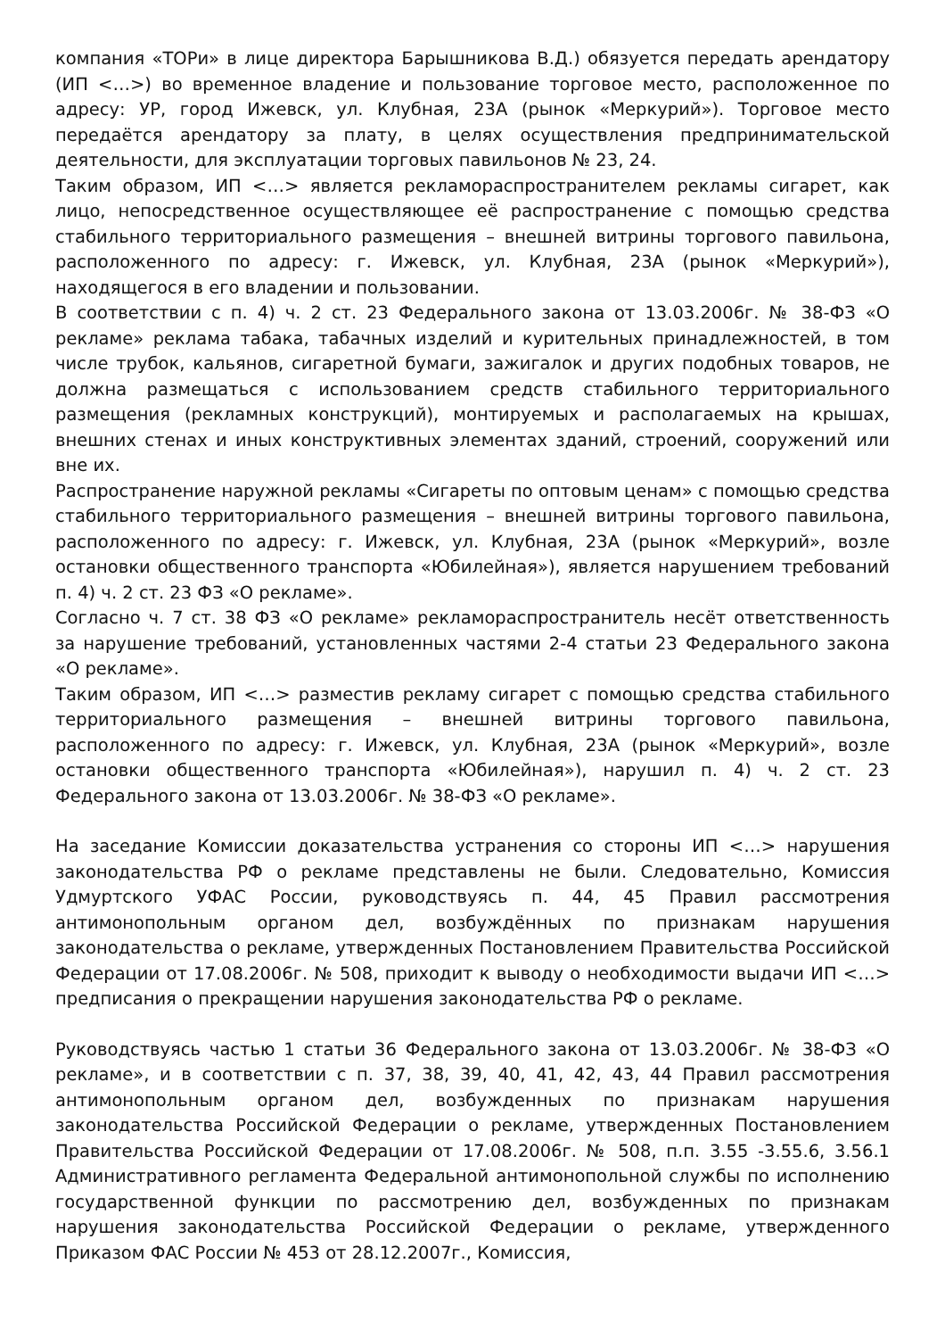компания «ТОРи» в лице директора Барышникова В.Д.) обязуется передать арендатору (ИП <…>) во временное владение и пользование торговое место, расположенное по адресу: УР, город Ижевск, ул. Клубная, 23А (рынок «Меркурий»). Торговое место передаётся арендатору за плату, в целях осуществления предпринимательской деятельности, для эксплуатации торговых павильонов № 23, 24.
Таким образом, ИП <…> является рекламораспространителем рекламы сигарет, как лицо, непосредственное осуществляющее её распространение с помощью средства стабильного территориального размещения – внешней витрины торгового павильона, расположенного по адресу: г. Ижевск, ул. Клубная, 23А (рынок «Меркурий»), находящегося в его владении и пользовании.
В соответствии с п. 4) ч. 2 ст. 23 Федерального закона от 13.03.2006г. № 38-ФЗ «О рекламе» реклама табака, табачных изделий и курительных принадлежностей, в том числе трубок, кальянов, сигаретной бумаги, зажигалок и других подобных товаров, не должна размещаться с использованием средств стабильного территориального размещения (рекламных конструкций), монтируемых и располагаемых на крышах, внешних стенах и иных конструктивных элементах зданий, строений, сооружений или вне их.
Распространение наружной рекламы «Сигареты по оптовым ценам» с помощью средства стабильного территориального размещения – внешней витрины торгового павильона, расположенного по адресу: г. Ижевск, ул. Клубная, 23А (рынок «Меркурий», возле остановки общественного транспорта «Юбилейная»), является нарушением требований п. 4) ч. 2 ст. 23 ФЗ «О рекламе».
Согласно ч. 7 ст. 38 ФЗ «О рекламе» рекламораспространитель несёт ответственность за нарушение требований, установленных частями 2-4 статьи 23 Федерального закона «О рекламе».
Таким образом, ИП <…> разместив рекламу сигарет с помощью средства стабильного территориального размещения – внешней витрины торгового павильона, расположенного по адресу: г. Ижевск, ул. Клубная, 23А (рынок «Меркурий», возле остановки общественного транспорта «Юбилейная»), нарушил п. 4) ч. 2 ст. 23 Федерального закона от 13.03.2006г. № 38-ФЗ «О рекламе».
На заседание Комиссии доказательства устранения со стороны ИП <…> нарушения законодательства РФ о рекламе представлены не были. Следовательно, Комиссия Удмуртского УФАС России, руководствуясь п. 44, 45 Правил рассмотрения антимонопольным органом дел, возбуждённых по признакам нарушения законодательства о рекламе, утвержденных Постановлением Правительства Российской Федерации от 17.08.2006г. № 508, приходит к выводу о необходимости выдачи ИП <…> предписания о прекращении нарушения законодательства РФ о рекламе.
Руководствуясь частью 1 статьи 36 Федерального закона от 13.03.2006г. № 38-ФЗ «О рекламе», и в соответствии с п. 37, 38, 39, 40, 41, 42, 43, 44 Правил рассмотрения антимонопольным органом дел, возбужденных по признакам нарушения законодательства Российской Федерации о рекламе, утвержденных Постановлением Правительства Российской Федерации от 17.08.2006г. № 508, п.п. 3.55 -3.55.6, 3.56.1 Административного регламента Федеральной антимонопольной службы по исполнению государственной функции по рассмотрению дел, возбужденных по признакам нарушения законодательства Российской Федерации о рекламе, утвержденного Приказом ФАС России № 453 от 28.12.2007г., Комиссия,